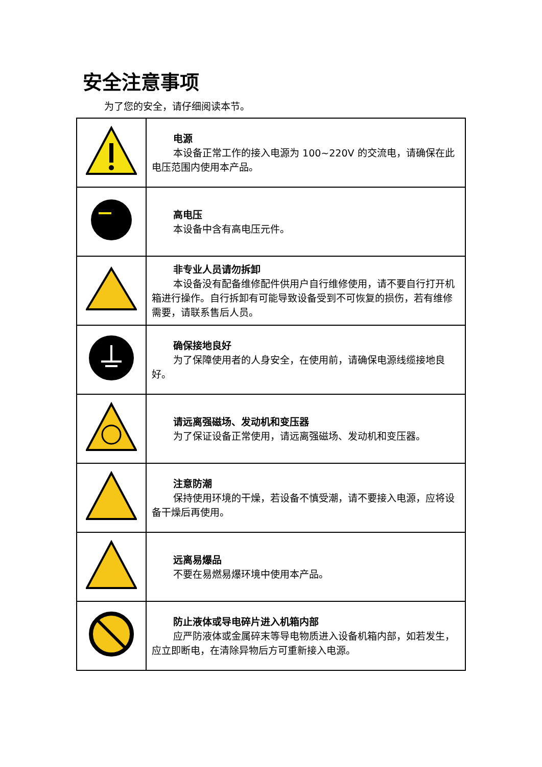安全注意事项
为了您的安全，请仔细阅读本节。
| | 电源 本设备正常工作的接入电源为 100~220V 的交流电，请确保在此电压范围内使用本产品。 |
| | 高电压 本设备中含有高电压元件。 |
| | 非专业人员请勿拆卸 本设备没有配备维修配件供用户自行维修使用，请不要自行打开机箱进行操作。自行拆卸有可能导致设备受到不可恢复的损伤，若有维修需要，请联系售后人员。 |
| | 确保接地良好 为了保障使用者的人身安全，在使用前，请确保电源线缆接地良好。 |
| | 请远离强磁场、发动机和变压器 为了保证设备正常使用，请远离强磁场、发动机和变压器。 |
| | 注意防潮 保持使用环境的干燥，若设备不慎受潮，请不要接入电源，应将设备干燥后再使用。 |
| | 远离易爆品 不要在易燃易爆环境中使用本产品。 |
| | 防止液体或导电碎片进入机箱内部 应严防液体或金属碎末等导电物质进入设备机箱内部，如若发生，应立即断电，在清除异物后方可重新接入电源。 |